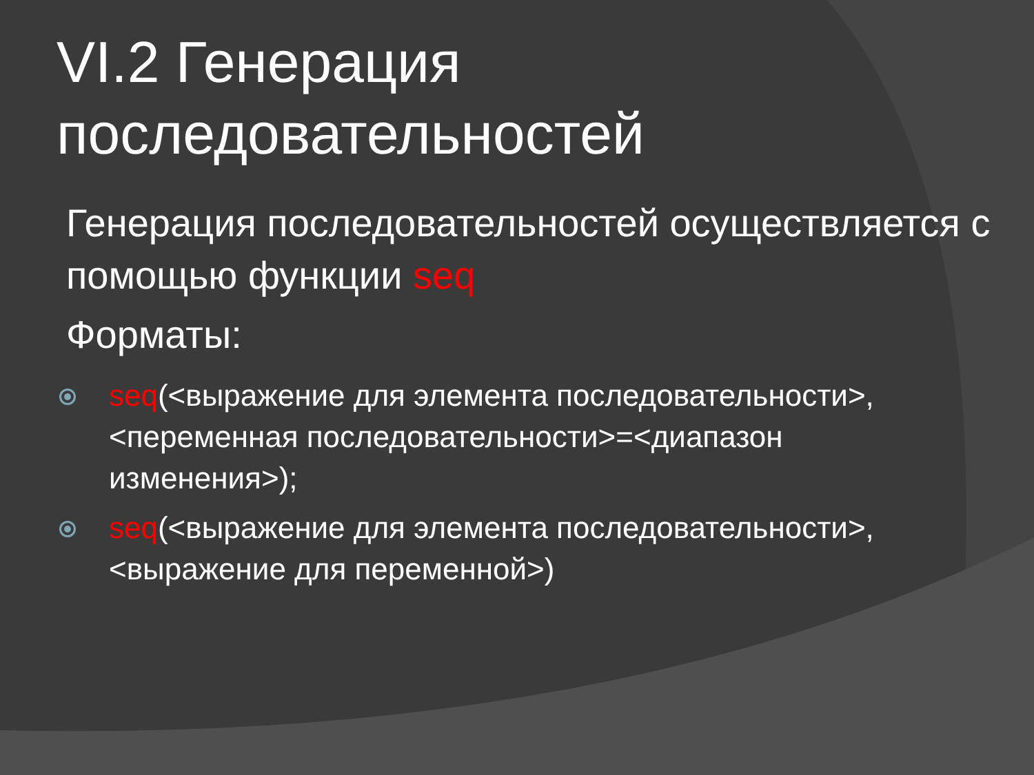VI.2 Генерация последовательностей
Генерация последовательностей осуществляется с помощью функции seq
Форматы:
seq(<выражение для элемента последовательности>,<переменная последовательности>=<диапазон изменения>);
seq(<выражение для элемента последовательности>,<выражение для переменной>)